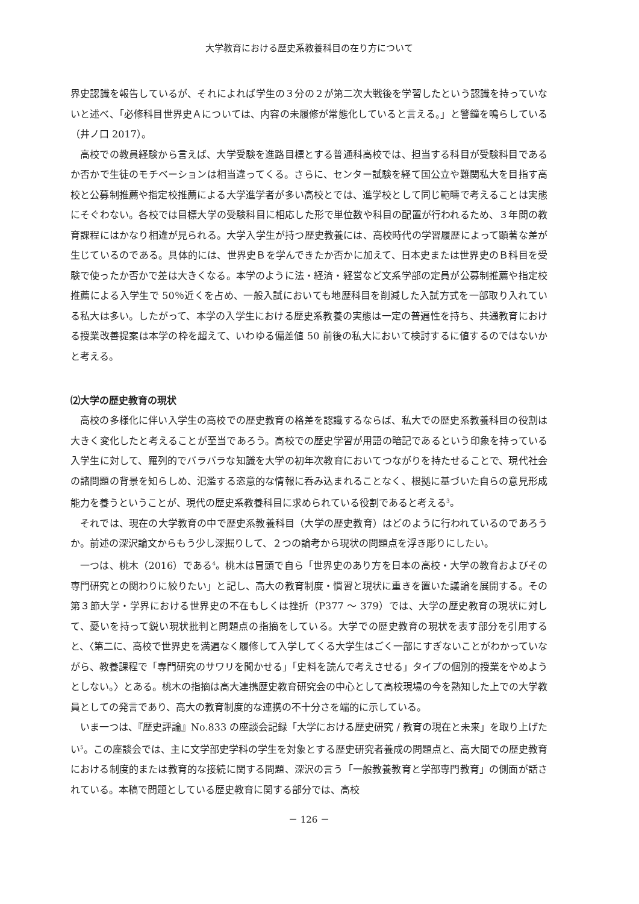大学教育における歴史系教養科目の在り方について
界史認識を報告しているが、それによれば学生の３分の２が第二次大戦後を学習したという認識を持っていないと述べ、「必修科目世界史Ａについては、内容の未履修が常態化していると言える。」と警鐘を鳴らしている（井ノ口 2017）。
高校での教員経験から言えば、大学受験を進路目標とする普通科高校では、担当する科目が受験科目であるか否かで生徒のモチベーションは相当違ってくる。さらに、センター試験を経て国公立や難関私大を目指す高校と公募制推薦や指定校推薦による大学進学者が多い高校とでは、進学校として同じ範疇で考えることは実態にそぐわない。各校では目標大学の受験科目に相応した形で単位数や科目の配置が行われるため、３年間の教育課程にはかなり相違が見られる。大学入学生が持つ歴史教養には、高校時代の学習履歴によって顕著な差が生じているのである。具体的には、世界史Ｂを学んできたか否かに加えて、日本史または世界史のＢ科目を受験で使ったか否かで差は大きくなる。本学のように法・経済・経営など文系学部の定員が公募制推薦や指定校推薦による入学生で 50％近くを占め、一般入試においても地歴科目を削減した入試方式を一部取り入れている私大は多い。したがって、本学の入学生における歴史系教養の実態は一定の普遍性を持ち、共通教育における授業改善提案は本学の枠を超えて、いわゆる偏差値 50 前後の私大において検討するに値するのではないかと考える。
⑵大学の歴史教育の現状
高校の多様化に伴い入学生の高校での歴史教育の格差を認識するならば、私大での歴史系教養科目の役割は大きく変化したと考えることが至当であろう。高校での歴史学習が用語の暗記であるという印象を持っている入学生に対して、羅列的でバラバラな知識を大学の初年次教育においてつながりを持たせることで、現代社会の諸問題の背景を知らしめ、氾濫する恣意的な情報に呑み込まれることなく、根拠に基づいた自らの意見形成能力を養うということが、現代の歴史系教養科目に求められている役割であると考える<sup>3</sup>。
それでは、現在の大学教育の中で歴史系教養科目（大学の歴史教育）はどのように行われているのであろうか。前述の深沢論文からもう少し深掘りして、２つの論考から現状の問題点を浮き彫りにしたい。
一つは、桃木（2016）である<sup>4</sup>。桃木は冒頭で自ら「世界史のあり方を日本の高校・大学の教育およびその専門研究との関わりに絞りたい」と記し、高大の教育制度・慣習と現状に重きを置いた議論を展開する。その第３節大学・学界における世界史の不在もしくは挫折（P377 ～ 379）では、大学の歴史教育の現状に対して、憂いを持って鋭い現状批判と問題点の指摘をしている。大学での歴史教育の現状を表す部分を引用すると、〈第二に、高校で世界史を満遍なく履修して入学してくる大学生はごく一部にすぎないことがわかっていながら、教養課程で「専門研究のサワリを聞かせる」「史料を読んで考えさせる」タイプの個別的授業をやめようとしない。〉とある。桃木の指摘は高大連携歴史教育研究会の中心として高校現場の今を熟知した上での大学教員としての発言であり、高大の教育制度的な連携の不十分さを端的に示している。
いま一つは、『歴史評論』No.833 の座談会記録「大学における歴史研究 / 教育の現在と未来」を取り上げたい<sup>5</sup>。この座談会では、主に文学部史学科の学生を対象とする歴史研究者養成の問題点と、高大間での歴史教育における制度的または教育的な接続に関する問題、深沢の言う「一般教養教育と学部専門教育」の側面が話されている。本稿で問題としている歴史教育に関する部分では、高校
－ 126 －